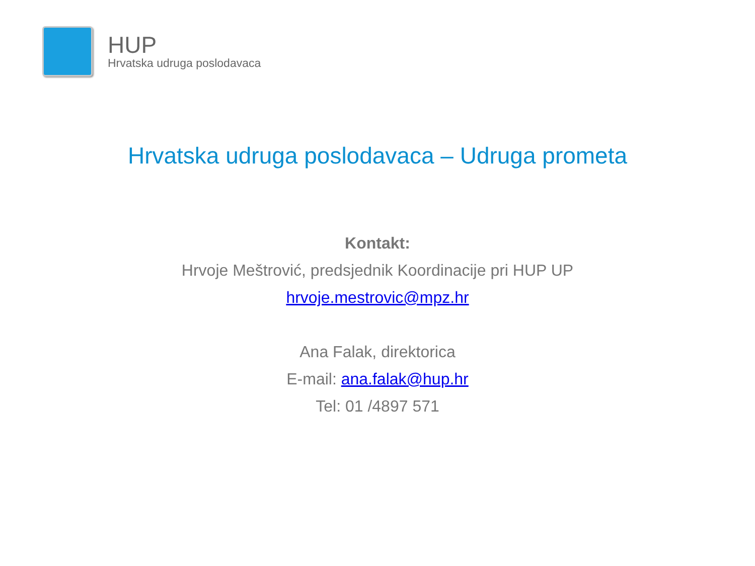HUP
Hrvatska udruga poslodavaca
Hrvatska udruga poslodavaca – Udruga prometa
Kontakt:
Hrvoje Meštrović, predsjednik Koordinacije pri HUP UP
hrvoje.mestrovic@mpz.hr
Ana Falak, direktorica
E-mail: ana.falak@hup.hr
Tel: 01 /4897 571